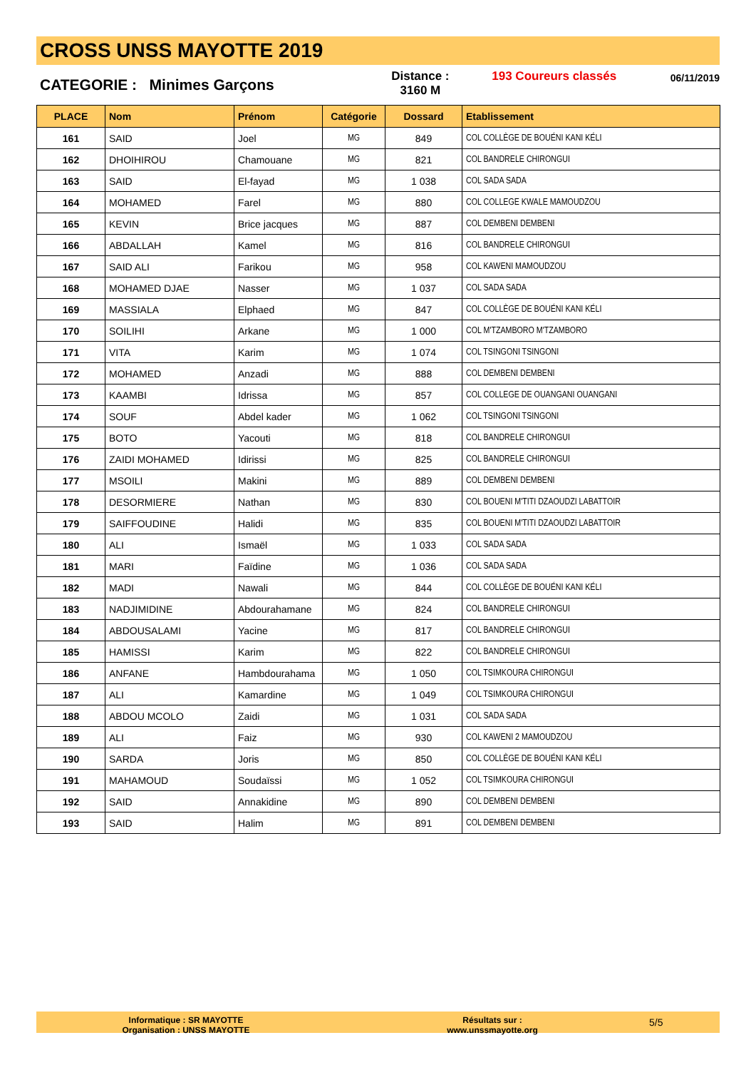CROSS UNSS MAYOTTE 2019
CATEGORIE : Minimes Garçons
Distance :
3160 M
193 Coureurs classés
06/11/2019
| PLACE | Nom | Prénom | Catégorie | Dossard | Etablissement |
| --- | --- | --- | --- | --- | --- |
| 161 | SAID | Joel | MG | 849 | COL COLLÈGE DE BOUÉNI KANI KÉLI |
| 162 | DHOIHIROU | Chamouane | MG | 821 | COL BANDRELE CHIRONGUI |
| 163 | SAID | El-fayad | MG | 1 038 | COL SADA SADA |
| 164 | MOHAMED | Farel | MG | 880 | COL COLLEGE KWALE MAMOUDZOU |
| 165 | KEVIN | Brice jacques | MG | 887 | COL DEMBENI DEMBENI |
| 166 | ABDALLAH | Kamel | MG | 816 | COL BANDRELE CHIRONGUI |
| 167 | SAID ALI | Farikou | MG | 958 | COL KAWENI MAMOUDZOU |
| 168 | MOHAMED DJAE | Nasser | MG | 1 037 | COL SADA SADA |
| 169 | MASSIALA | Elphaed | MG | 847 | COL COLLÈGE DE BOUÉNI KANI KÉLI |
| 170 | SOILIHI | Arkane | MG | 1 000 | COL M'TZAMBORO M'TZAMBORO |
| 171 | VITA | Karim | MG | 1 074 | COL TSINGONI TSINGONI |
| 172 | MOHAMED | Anzadi | MG | 888 | COL DEMBENI DEMBENI |
| 173 | KAAMBI | Idrissa | MG | 857 | COL COLLEGE DE OUANGANI OUANGANI |
| 174 | SOUF | Abdel kader | MG | 1 062 | COL TSINGONI TSINGONI |
| 175 | BOTO | Yacouti | MG | 818 | COL BANDRELE CHIRONGUI |
| 176 | ZAIDI MOHAMED | Idirissi | MG | 825 | COL BANDRELE CHIRONGUI |
| 177 | MSOILI | Makini | MG | 889 | COL DEMBENI DEMBENI |
| 178 | DESORMIERE | Nathan | MG | 830 | COL BOUENI M'TITI DZAOUDZI LABATTOIR |
| 179 | SAIFFOUDINE | Halidi | MG | 835 | COL BOUENI M'TITI DZAOUDZI LABATTOIR |
| 180 | ALI | Ismaël | MG | 1 033 | COL SADA SADA |
| 181 | MARI | Faïdine | MG | 1 036 | COL SADA SADA |
| 182 | MADI | Nawali | MG | 844 | COL COLLÈGE DE BOUÉNI KANI KÉLI |
| 183 | NADJIMIDINE | Abdourahamane | MG | 824 | COL BANDRELE CHIRONGUI |
| 184 | ABDOUSALAMI | Yacine | MG | 817 | COL BANDRELE CHIRONGUI |
| 185 | HAMISSI | Karim | MG | 822 | COL BANDRELE CHIRONGUI |
| 186 | ANFANE | Hambdourahama | MG | 1 050 | COL TSIMKOURA CHIRONGUI |
| 187 | ALI | Kamardine | MG | 1 049 | COL TSIMKOURA CHIRONGUI |
| 188 | ABDOU MCOLO | Zaidi | MG | 1 031 | COL SADA SADA |
| 189 | ALI | Faiz | MG | 930 | COL KAWENI 2 MAMOUDZOU |
| 190 | SARDA | Joris | MG | 850 | COL COLLÈGE DE BOUÉNI KANI KÉLI |
| 191 | MAHAMOUD | Soudaïssi | MG | 1 052 | COL TSIMKOURA CHIRONGUI |
| 192 | SAID | Annakidine | MG | 890 | COL DEMBENI DEMBENI |
| 193 | SAID | Halim | MG | 891 | COL DEMBENI DEMBENI |
Informatique : SR MAYOTTE
Organisation : UNSS MAYOTTE
Résultats sur :
www.unssmayotte.org
5/5